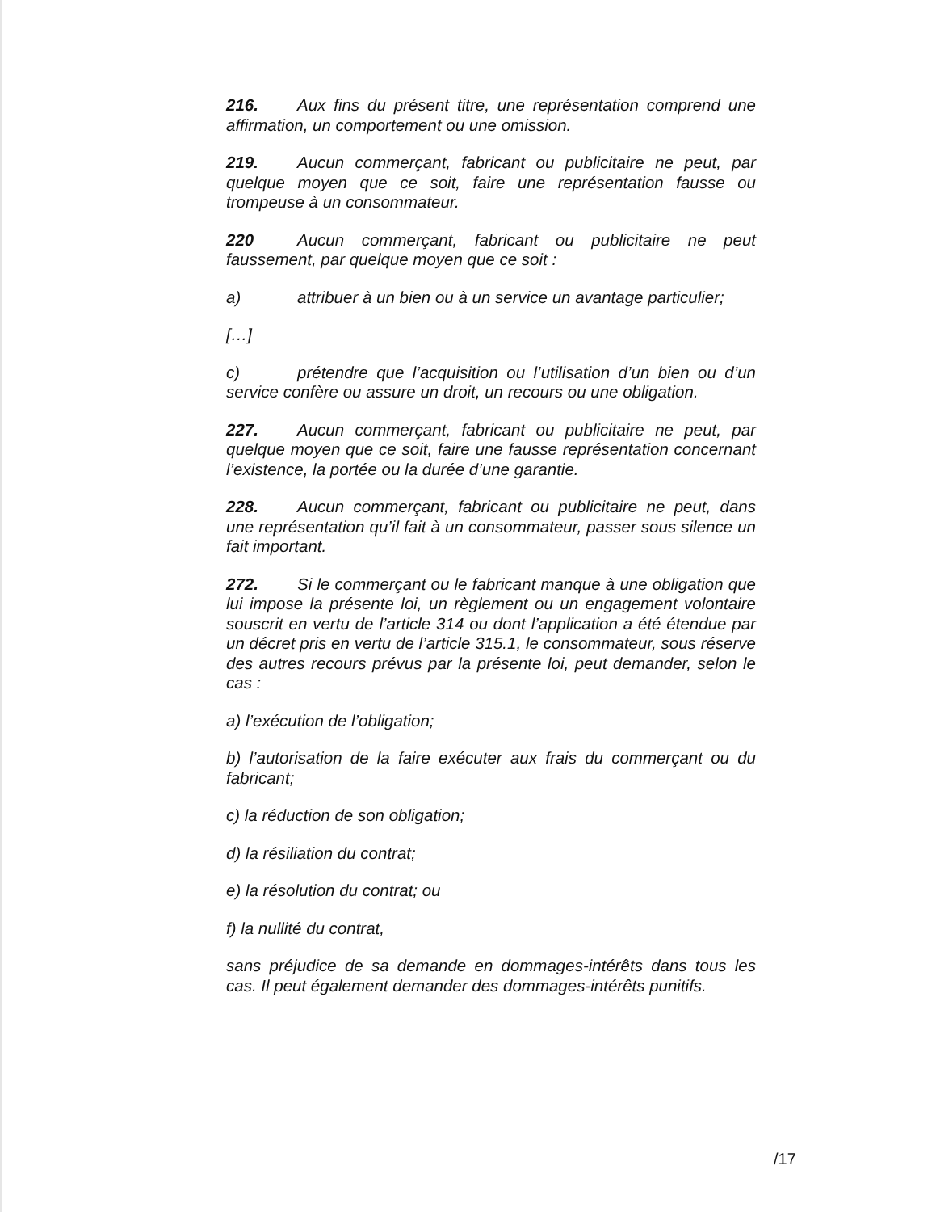216. Aux fins du présent titre, une représentation comprend une affirmation, un comportement ou une omission.
219. Aucun commerçant, fabricant ou publicitaire ne peut, par quelque moyen que ce soit, faire une représentation fausse ou trompeuse à un consommateur.
220 Aucun commerçant, fabricant ou publicitaire ne peut faussement, par quelque moyen que ce soit :
a) attribuer à un bien ou à un service un avantage particulier;
[…]
c) prétendre que l’acquisition ou l’utilisation d’un bien ou d’un service confère ou assure un droit, un recours ou une obligation.
227. Aucun commerçant, fabricant ou publicitaire ne peut, par quelque moyen que ce soit, faire une fausse représentation concernant l’existence, la portée ou la durée d’une garantie.
228. Aucun commerçant, fabricant ou publicitaire ne peut, dans une représentation qu’il fait à un consommateur, passer sous silence un fait important.
272. Si le commerçant ou le fabricant manque à une obligation que lui impose la présente loi, un règlement ou un engagement volontaire souscrit en vertu de l’article 314 ou dont l’application a été étendue par un décret pris en vertu de l’article 315.1, le consommateur, sous réserve des autres recours prévus par la présente loi, peut demander, selon le cas :
a) l’exécution de l’obligation;
b) l’autorisation de la faire exécuter aux frais du commerçant ou du fabricant;
c) la réduction de son obligation;
d) la résiliation du contrat;
e) la résolution du contrat; ou
f) la nullité du contrat,
sans préjudice de sa demande en dommages-intérêts dans tous les cas. Il peut également demander des dommages-intérêts punitifs.
/17